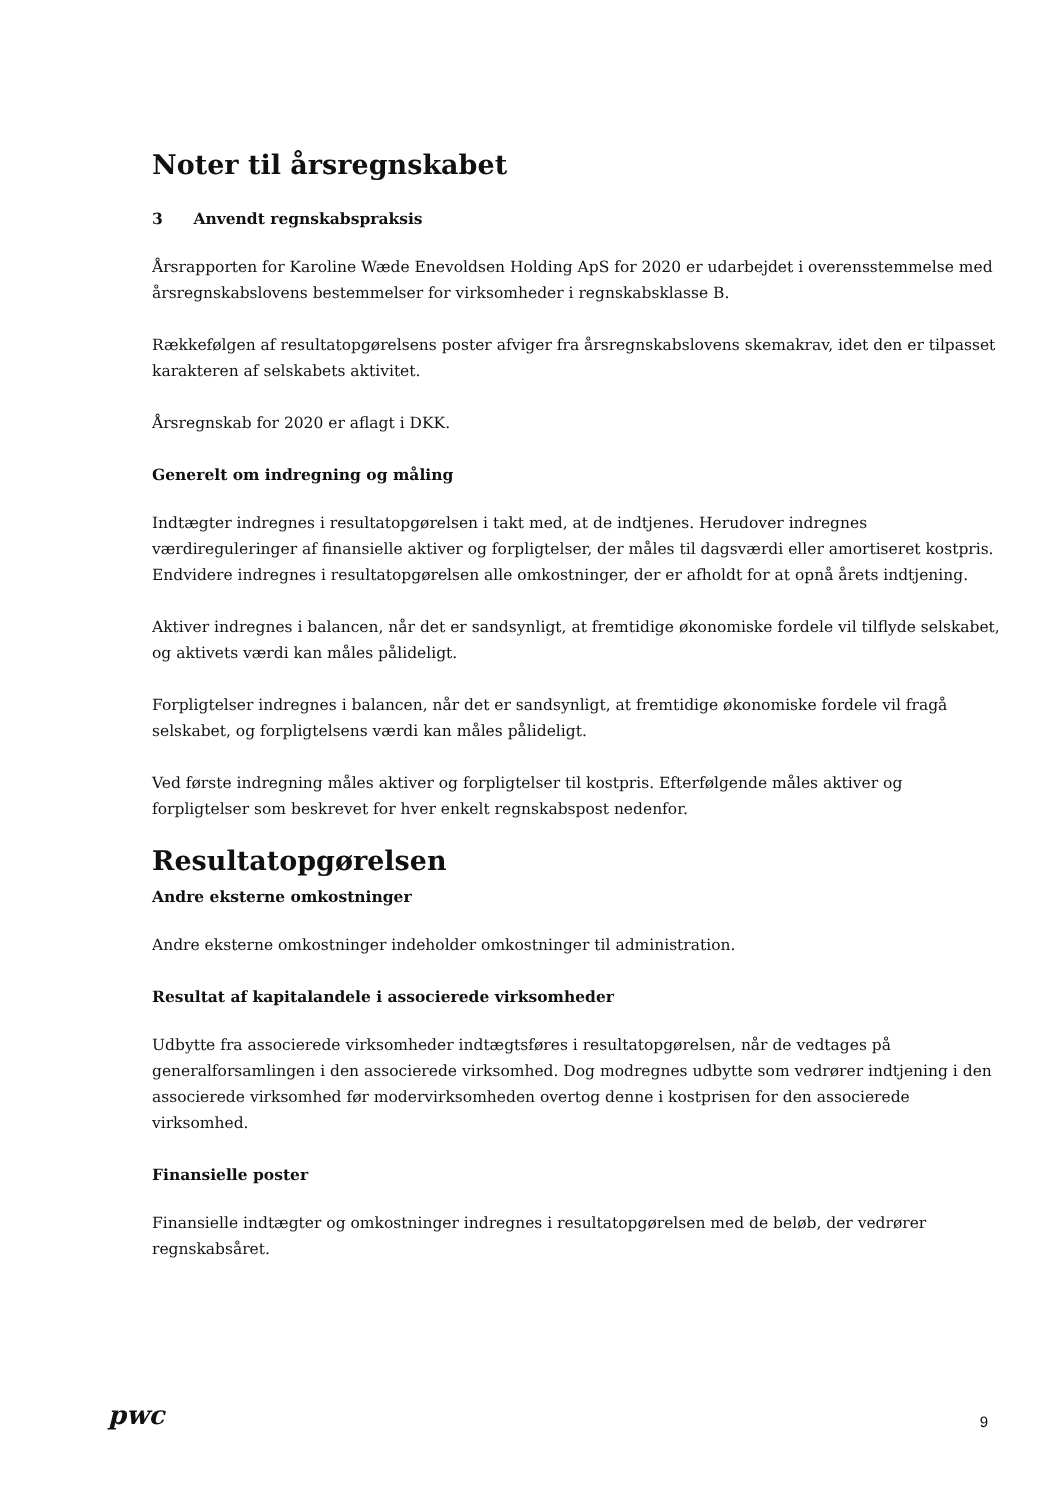Noter til årsregnskabet
3 Anvendt regnskabspraksis
Årsrapporten for Karoline Wæde Enevoldsen Holding ApS for 2020 er udarbejdet i overensstemmelse med årsregnskabslovens bestemmelser for virksomheder i regnskabsklasse B.
Rækkefølgen af resultatopgørelsens poster afviger fra årsregnskabslovens skemakrav, idet den er tilpasset karakteren af selskabets aktivitet.
Årsregnskab for 2020 er aflagt i DKK.
Generelt om indregning og måling
Indtægter indregnes i resultatopgørelsen i takt med, at de indtjenes. Herudover indregnes værdireguleringer af finansielle aktiver og forpligtelser, der måles til dagsværdi eller amortiseret kostpris. Endvidere indregnes i resultatopgørelsen alle omkostninger, der er afholdt for at opnå årets indtjening.
Aktiver indregnes i balancen, når det er sandsynligt, at fremtidige økonomiske fordele vil tilflyde selskabet, og aktivets værdi kan måles pålideligt.
Forpligtelser indregnes i balancen, når det er sandsynligt, at fremtidige økonomiske fordele vil fragå selskabet, og forpligtelsens værdi kan måles pålideligt.
Ved første indregning måles aktiver og forpligtelser til kostpris. Efterfølgende måles aktiver og forpligtelser som beskrevet for hver enkelt regnskabspost nedenfor.
Resultatopgørelsen
Andre eksterne omkostninger
Andre eksterne omkostninger indeholder omkostninger til administration.
Resultat af kapitalandele i associerede virksomheder
Udbytte fra associerede virksomheder indtægtsføres i resultatopgørelsen, når de vedtages på generalforsamlingen i den associerede virksomhed. Dog modregnes udbytte som vedrører indtjening i den associerede virksomhed før modervirksomheden overtog denne i kostprisen for den associerede virksomhed.
Finansielle poster
Finansielle indtægter og omkostninger indregnes i resultatopgørelsen med de beløb, der vedrører regnskabsåret.
pwc 9